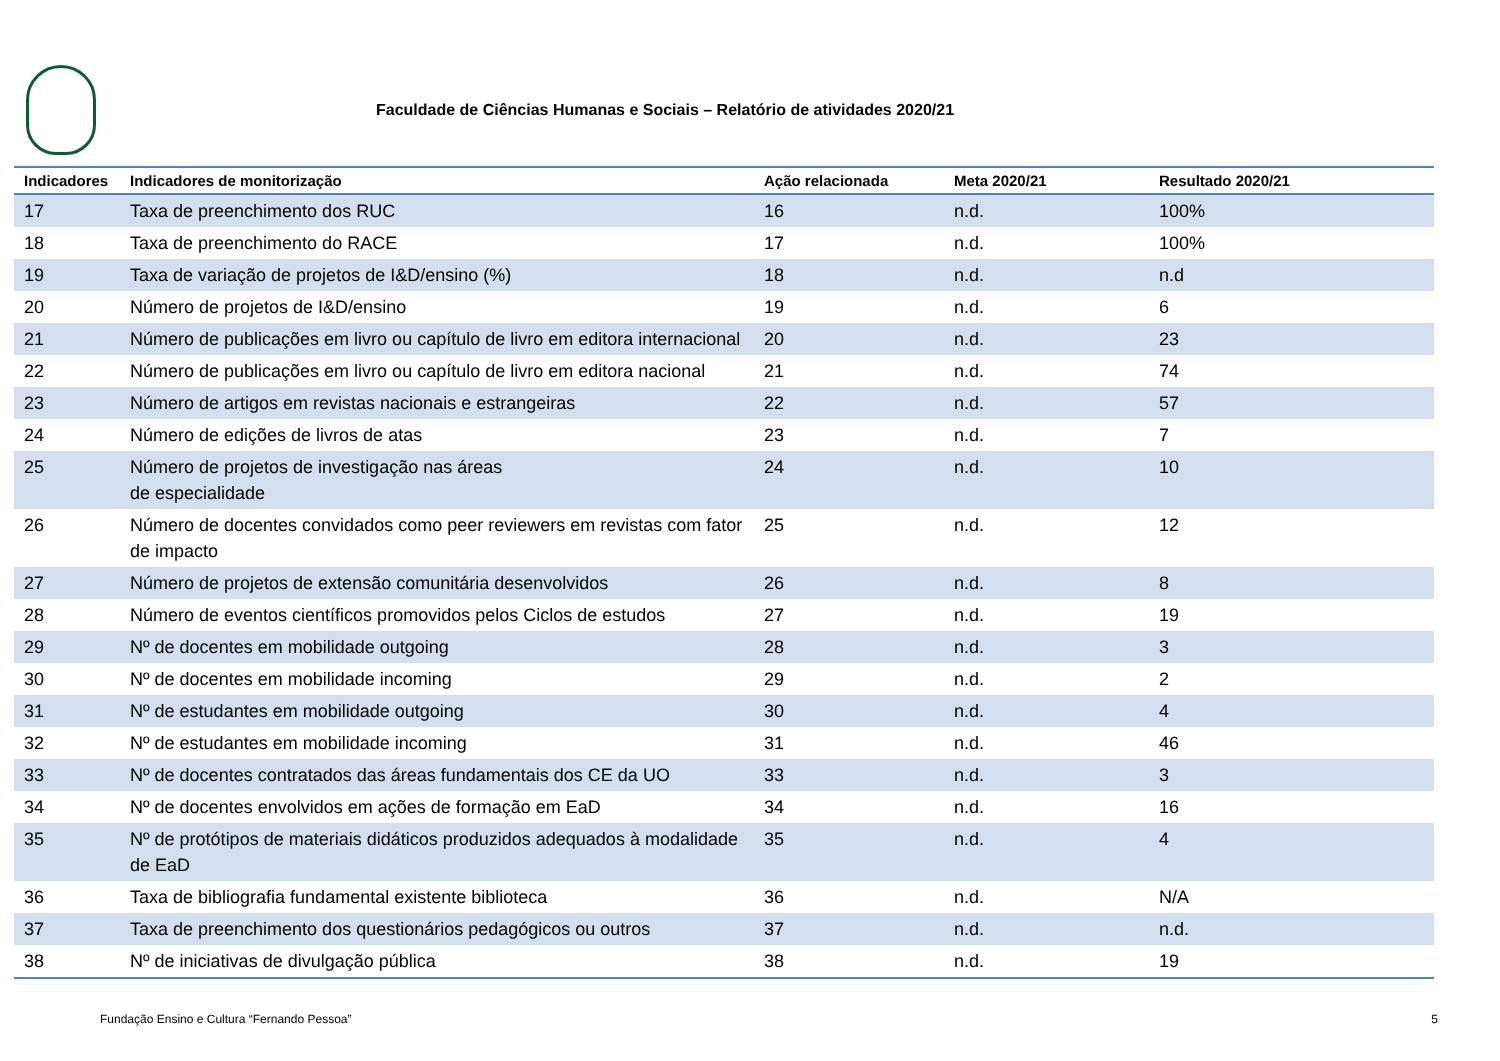Faculdade de Ciências Humanas e Sociais – Relatório de atividades 2020/21
| Indicadores | Indicadores de monitorização | Ação relacionada | Meta 2020/21 | Resultado 2020/21 |
| --- | --- | --- | --- | --- |
| 17 | Taxa de preenchimento dos RUC | 16 | n.d. | 100% |
| 18 | Taxa de preenchimento do RACE | 17 | n.d. | 100% |
| 19 | Taxa de variação de projetos de I&D/ensino (%) | 18 | n.d. | n.d |
| 20 | Número de projetos de I&D/ensino | 19 | n.d. | 6 |
| 21 | Número de publicações em livro ou capítulo de livro em editora internacional | 20 | n.d. | 23 |
| 22 | Número de publicações em livro ou capítulo de livro em editora nacional | 21 | n.d. | 74 |
| 23 | Número de artigos em revistas nacionais e estrangeiras | 22 | n.d. | 57 |
| 24 | Número de edições de livros de atas | 23 | n.d. | 7 |
| 25 | Número de projetos de investigação nas áreas de especialidade | 24 | n.d. | 10 |
| 26 | Número de docentes convidados como peer reviewers em revistas com fator de impacto | 25 | n.d. | 12 |
| 27 | Número de projetos de extensão comunitária desenvolvidos | 26 | n.d. | 8 |
| 28 | Número de eventos científicos promovidos pelos Ciclos de estudos | 27 | n.d. | 19 |
| 29 | Nº de docentes em mobilidade outgoing | 28 | n.d. | 3 |
| 30 | Nº de docentes em mobilidade incoming | 29 | n.d. | 2 |
| 31 | Nº de estudantes em mobilidade outgoing | 30 | n.d. | 4 |
| 32 | Nº de estudantes em mobilidade incoming | 31 | n.d. | 46 |
| 33 | Nº de docentes contratados das áreas fundamentais dos CE da UO | 33 | n.d. | 3 |
| 34 | Nº de docentes envolvidos em ações de formação em EaD | 34 | n.d. | 16 |
| 35 | Nº de protótipos de materiais didáticos produzidos adequados à modalidade de EaD | 35 | n.d. | 4 |
| 36 | Taxa de bibliografia fundamental existente biblioteca | 36 | n.d. | N/A |
| 37 | Taxa de preenchimento dos questionários pedagógicos ou outros | 37 | n.d. | n.d. |
| 38 | Nº de iniciativas de divulgação pública | 38 | n.d. | 19 |
Fundação Ensino e Cultura “Fernando Pessoa” 5